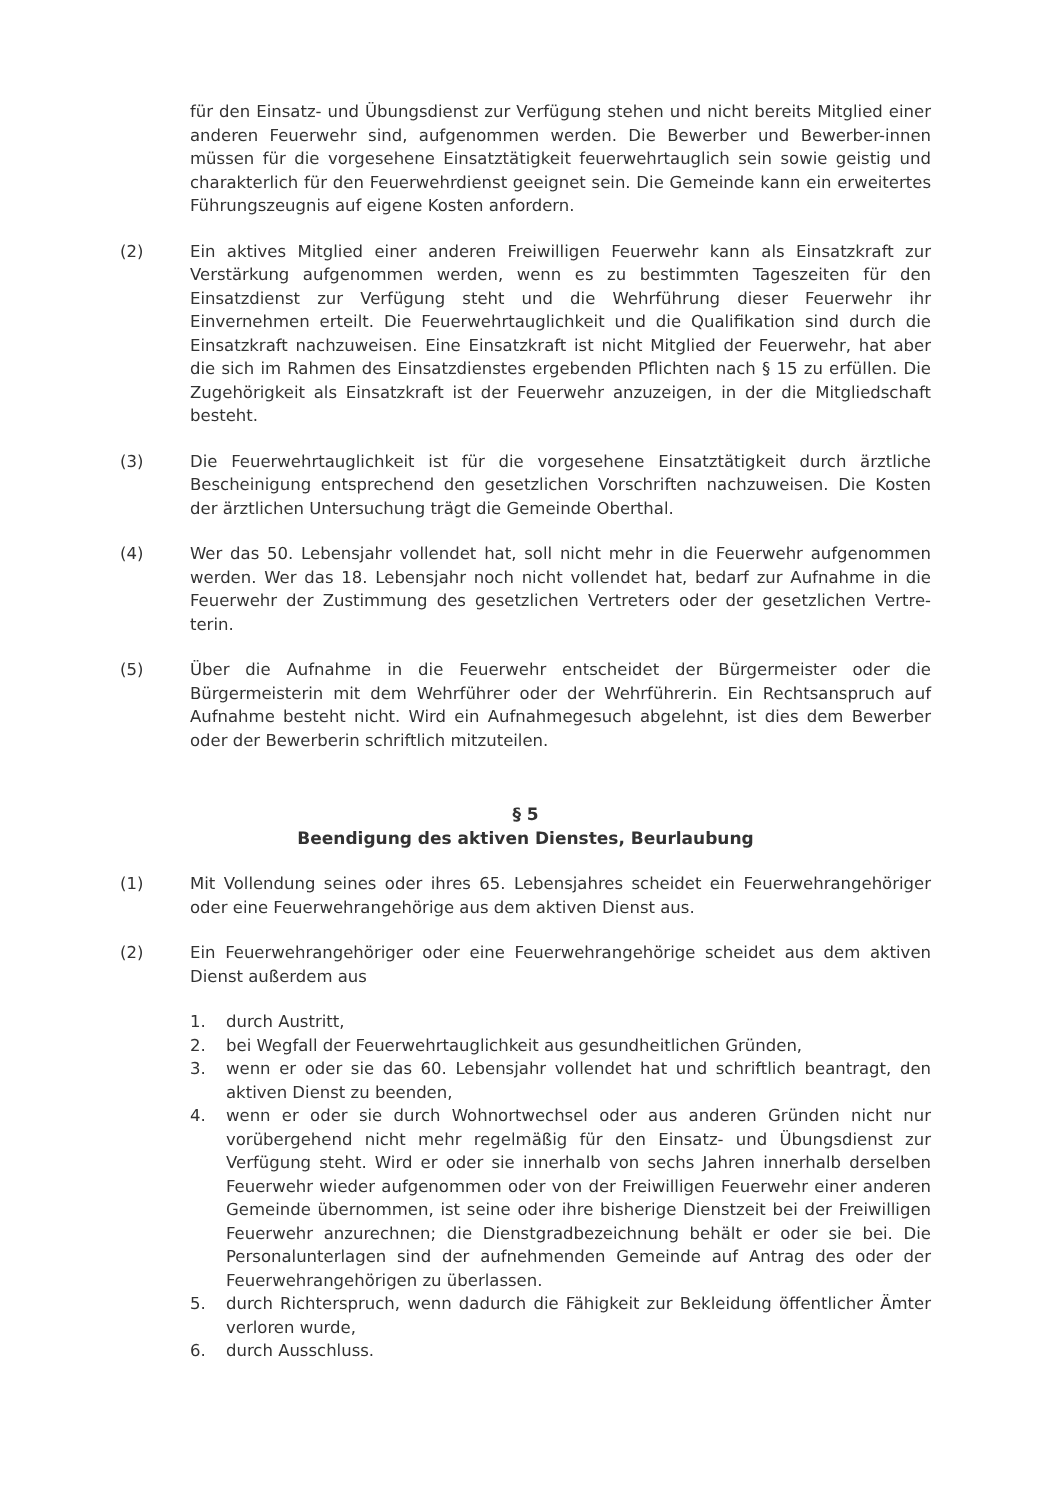für den Einsatz- und Übungsdienst zur Verfügung stehen und nicht bereits Mitglied einer anderen Feuerwehr sind, aufgenommen werden. Die Bewerber und Bewerber-innen müssen für die vorgesehene Einsatztätigkeit feuerwehrtauglich sein sowie geistig und charakterlich für den Feuerwehrdienst geeignet sein. Die Gemeinde kann ein erweitertes Führungszeugnis auf eigene Kosten anfordern.
(2) Ein aktives Mitglied einer anderen Freiwilligen Feuerwehr kann als Einsatzkraft zur Verstärkung aufgenommen werden, wenn es zu bestimmten Tageszeiten für den Einsatzdienst zur Verfügung steht und die Wehrführung dieser Feuerwehr ihr Einvernehmen erteilt. Die Feuerwehrtauglichkeit und die Qualifikation sind durch die Einsatzkraft nachzuweisen. Eine Einsatzkraft ist nicht Mitglied der Feuerwehr, hat aber die sich im Rahmen des Einsatzdienstes ergebenden Pflichten nach § 15 zu erfüllen. Die Zugehörigkeit als Einsatzkraft ist der Feuerwehr anzuzeigen, in der die Mitgliedschaft besteht.
(3) Die Feuerwehrtauglichkeit ist für die vorgesehene Einsatztätigkeit durch ärztliche Bescheinigung entsprechend den gesetzlichen Vorschriften nachzuweisen. Die Kosten der ärztlichen Untersuchung trägt die Gemeinde Oberthal.
(4) Wer das 50. Lebensjahr vollendet hat, soll nicht mehr in die Feuerwehr aufgenommen werden. Wer das 18. Lebensjahr noch nicht vollendet hat, bedarf zur Aufnahme in die Feuerwehr der Zustimmung des gesetzlichen Vertreters oder der gesetzlichen Vertre-terin.
(5) Über die Aufnahme in die Feuerwehr entscheidet der Bürgermeister oder die Bürgermeisterin mit dem Wehrführer oder der Wehrführerin. Ein Rechtsanspruch auf Aufnahme besteht nicht. Wird ein Aufnahmegesuch abgelehnt, ist dies dem Bewerber oder der Bewerberin schriftlich mitzuteilen.
§ 5
Beendigung des aktiven Dienstes, Beurlaubung
(1) Mit Vollendung seines oder ihres 65. Lebensjahres scheidet ein Feuerwehrangehöriger oder eine Feuerwehrangehörige aus dem aktiven Dienst aus.
(2) Ein Feuerwehrangehöriger oder eine Feuerwehrangehörige scheidet aus dem aktiven Dienst außerdem aus
1. durch Austritt,
2. bei Wegfall der Feuerwehrtauglichkeit aus gesundheitlichen Gründen,
3. wenn er oder sie das 60. Lebensjahr vollendet hat und schriftlich beantragt, den aktiven Dienst zu beenden,
4. wenn er oder sie durch Wohnortwechsel oder aus anderen Gründen nicht nur vorübergehend nicht mehr regelmäßig für den Einsatz- und Übungsdienst zur Verfügung steht. Wird er oder sie innerhalb von sechs Jahren innerhalb derselben Feuerwehr wieder aufgenommen oder von der Freiwilligen Feuerwehr einer anderen Gemeinde übernommen, ist seine oder ihre bisherige Dienstzeit bei der Freiwilligen Feuerwehr anzurechnen; die Dienstgradbezeichnung behält er oder sie bei. Die Personalunterlagen sind der aufnehmenden Gemeinde auf Antrag des oder der Feuerwehrangehörigen zu überlassen.
5. durch Richterspruch, wenn dadurch die Fähigkeit zur Bekleidung öffentlicher Ämter verloren wurde,
6. durch Ausschluss.